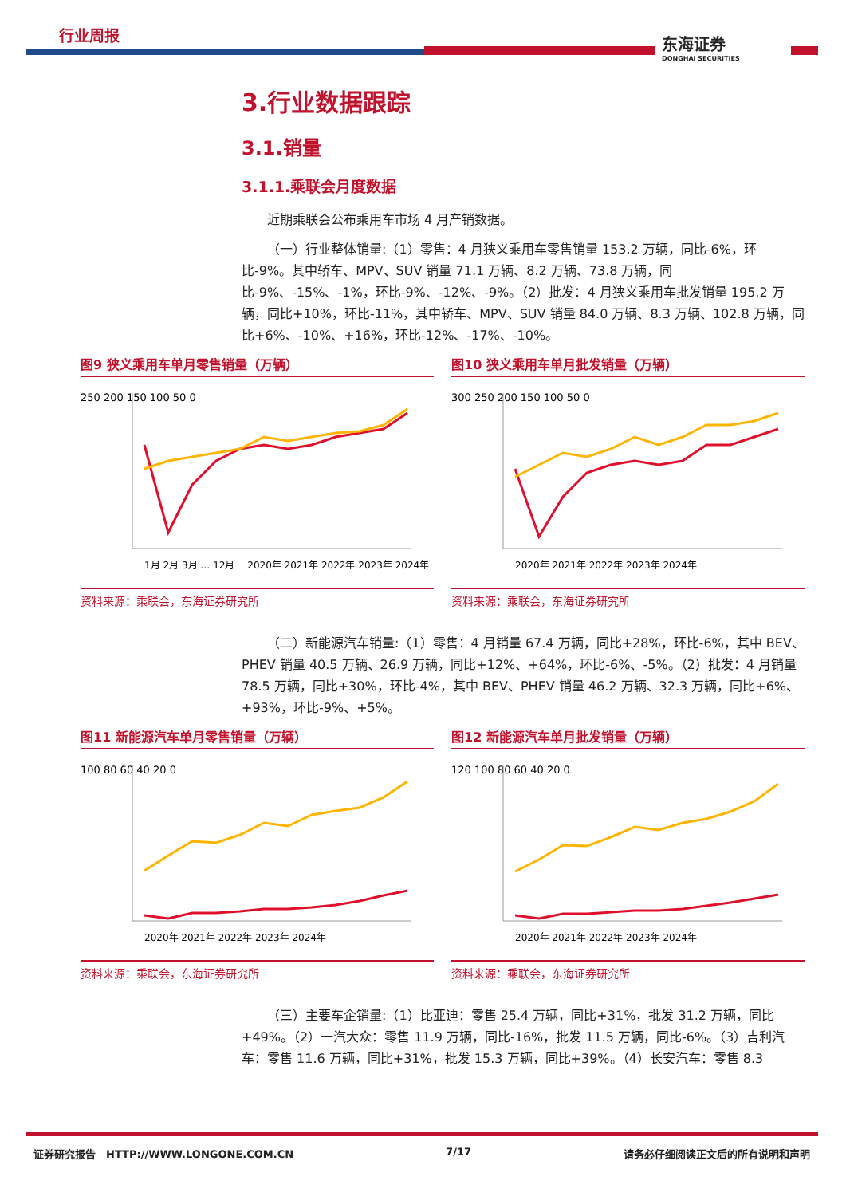行业周报 东海证券
DONGHAI SECURITIES
3.行业数据跟踪
3.1.销量
3.1.1.乘联会月度数据
近期乘联会公布乘用车市场 4 月产销数据。
（一）行业整体销量:（1）零售：4 月狭义乘用车零售销量 153.2 万辆，同比-6%，环比-9%。其中轿车、MPV、SUV 销量 71.1 万辆、8.2 万辆、73.8 万辆，同比-9%、-15%、-1%，环比-9%、-12%、-9%。（2）批发：4 月狭义乘用车批发销量 195.2 万辆，同比+10%，环比-11%，其中轿车、MPV、SUV 销量 84.0 万辆、8.3 万辆、102.8 万辆，同比+6%、-10%、+16%，环比-12%、-17%、-10%。
图9 狭义乘用车单月零售销量（万辆）
250 200 150 100 50 0
1月 2月 3月 … 12月 　2020年 2021年 2022年 2023年 2024年
资料来源：乘联会，东海证券研究所
图10 狭义乘用车单月批发销量（万辆）
300 250 200 150 100 50 0
2020年 2021年 2022年 2023年 2024年
资料来源：乘联会，东海证券研究所
（二）新能源汽车销量:（1）零售：4 月销量 67.4 万辆，同比+28%，环比-6%，其中 BEV、PHEV 销量 40.5 万辆、26.9 万辆，同比+12%、+64%，环比-6%、-5%。（2）批发：4 月销量 78.5 万辆，同比+30%，环比-4%，其中 BEV、PHEV 销量 46.2 万辆、32.3 万辆，同比+6%、+93%，环比-9%、+5%。
图11 新能源汽车单月零售销量（万辆）
100 80 60 40 20 0
2020年 2021年 2022年 2023年 2024年
资料来源：乘联会，东海证券研究所
图12 新能源汽车单月批发销量（万辆）
120 100 80 60 40 20 0
2020年 2021年 2022年 2023年 2024年
资料来源：乘联会，东海证券研究所
（三）主要车企销量:（1）比亚迪：零售 25.4 万辆，同比+31%，批发 31.2 万辆，同比+49%。（2）一汽大众：零售 11.9 万辆，同比-16%，批发 11.5 万辆，同比-6%。（3）吉利汽车：零售 11.6 万辆，同比+31%，批发 15.3 万辆，同比+39%。（4）长安汽车：零售 8.3
证券研究报告　HTTP://WWW.LONGONE.COM.CN 7/17 请务必仔细阅读正文后的所有说明和声明